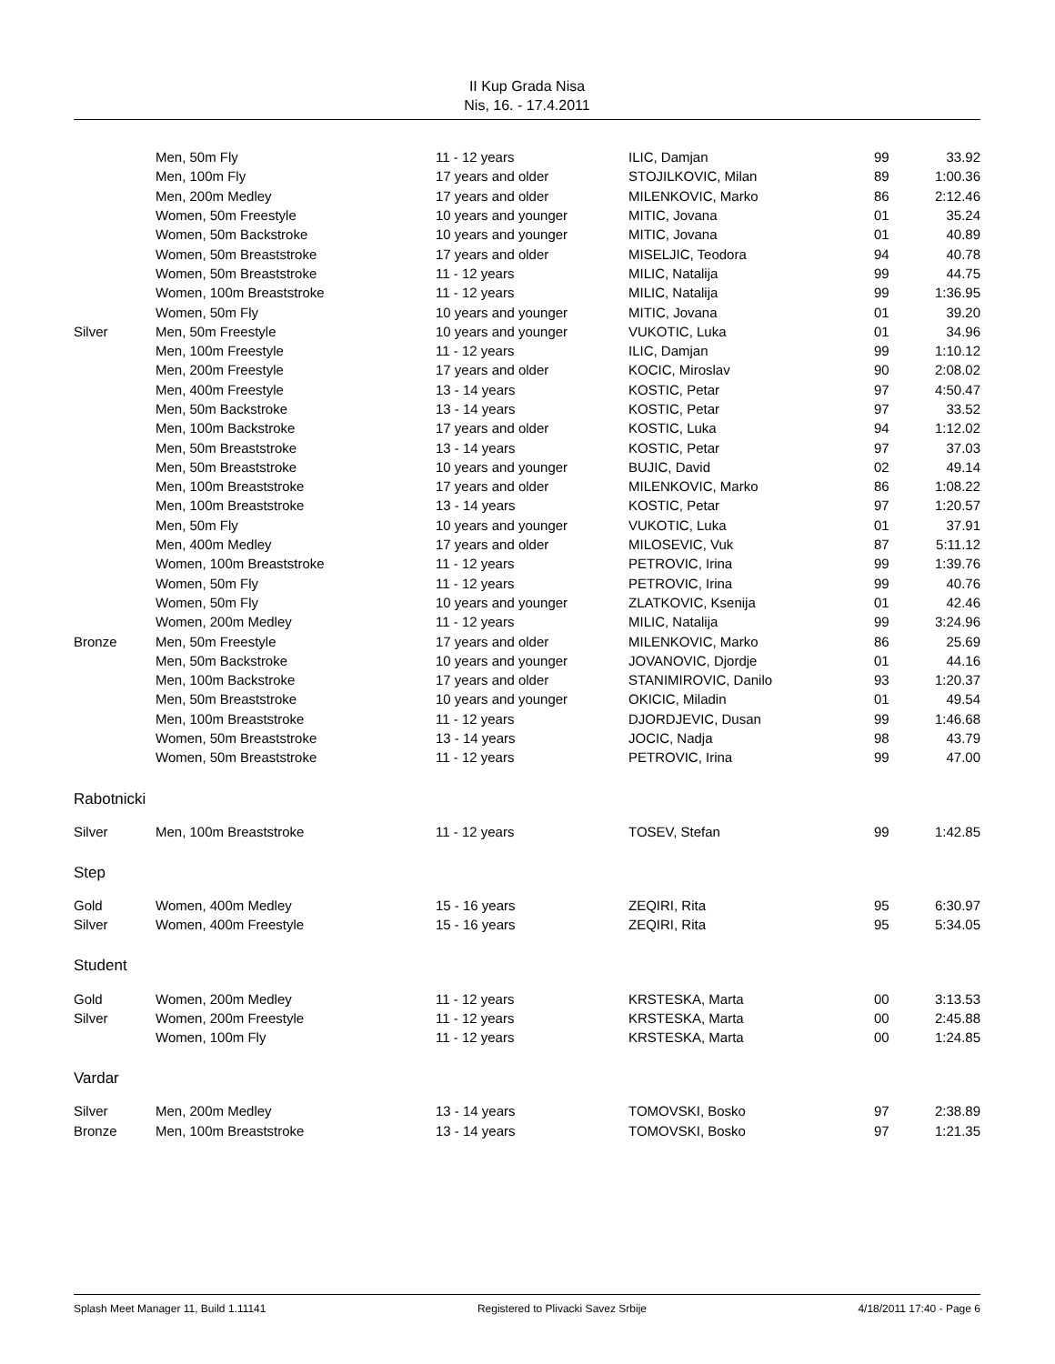II Kup Grada Nisa
Nis, 16. - 17.4.2011
| | Men, 50m Fly | 11 - 12 years | ILIC, Damjan | 99 | 33.92 |
| | Men, 100m Fly | 17 years and older | STOJILKOVIC, Milan | 89 | 1:00.36 |
| | Men, 200m Medley | 17 years and older | MILENKOVIC, Marko | 86 | 2:12.46 |
| | Women, 50m Freestyle | 10 years and younger | MITIC, Jovana | 01 | 35.24 |
| | Women, 50m Backstroke | 10 years and younger | MITIC, Jovana | 01 | 40.89 |
| | Women, 50m Breaststroke | 17 years and older | MISELJIC, Teodora | 94 | 40.78 |
| | Women, 50m Breaststroke | 11 - 12 years | MILIC, Natalija | 99 | 44.75 |
| | Women, 100m Breaststroke | 11 - 12 years | MILIC, Natalija | 99 | 1:36.95 |
| | Women, 50m Fly | 10 years and younger | MITIC, Jovana | 01 | 39.20 |
| Silver | Men, 50m Freestyle | 10 years and younger | VUKOTIC, Luka | 01 | 34.96 |
| | Men, 100m Freestyle | 11 - 12 years | ILIC, Damjan | 99 | 1:10.12 |
| | Men, 200m Freestyle | 17 years and older | KOCIC, Miroslav | 90 | 2:08.02 |
| | Men, 400m Freestyle | 13 - 14 years | KOSTIC, Petar | 97 | 4:50.47 |
| | Men, 50m Backstroke | 13 - 14 years | KOSTIC, Petar | 97 | 33.52 |
| | Men, 100m Backstroke | 17 years and older | KOSTIC, Luka | 94 | 1:12.02 |
| | Men, 50m Breaststroke | 13 - 14 years | KOSTIC, Petar | 97 | 37.03 |
| | Men, 50m Breaststroke | 10 years and younger | BUJIC, David | 02 | 49.14 |
| | Men, 100m Breaststroke | 17 years and older | MILENKOVIC, Marko | 86 | 1:08.22 |
| | Men, 100m Breaststroke | 13 - 14 years | KOSTIC, Petar | 97 | 1:20.57 |
| | Men, 50m Fly | 10 years and younger | VUKOTIC, Luka | 01 | 37.91 |
| | Men, 400m Medley | 17 years and older | MILOSEVIC, Vuk | 87 | 5:11.12 |
| | Women, 100m Breaststroke | 11 - 12 years | PETROVIC, Irina | 99 | 1:39.76 |
| | Women, 50m Fly | 11 - 12 years | PETROVIC, Irina | 99 | 40.76 |
| | Women, 50m Fly | 10 years and younger | ZLATKOVIC, Ksenija | 01 | 42.46 |
| | Women, 200m Medley | 11 - 12 years | MILIC, Natalija | 99 | 3:24.96 |
| Bronze | Men, 50m Freestyle | 17 years and older | MILENKOVIC, Marko | 86 | 25.69 |
| | Men, 50m Backstroke | 10 years and younger | JOVANOVIC, Djordje | 01 | 44.16 |
| | Men, 100m Backstroke | 17 years and older | STANIMIROVIC, Danilo | 93 | 1:20.37 |
| | Men, 50m Breaststroke | 10 years and younger | OKICIC, Miladin | 01 | 49.54 |
| | Men, 100m Breaststroke | 11 - 12 years | DJORDJEVIC, Dusan | 99 | 1:46.68 |
| | Women, 50m Breaststroke | 13 - 14 years | JOCIC, Nadja | 98 | 43.79 |
| | Women, 50m Breaststroke | 11 - 12 years | PETROVIC, Irina | 99 | 47.00 |
| Rabotnicki | | | | | |
| Silver | Men, 100m Breaststroke | 11 - 12 years | TOSEV, Stefan | 99 | 1:42.85 |
| Step | | | | | |
| Gold | Women, 400m Medley | 15 - 16 years | ZEQIRI, Rita | 95 | 6:30.97 |
| Silver | Women, 400m Freestyle | 15 - 16 years | ZEQIRI, Rita | 95 | 5:34.05 |
| Student | | | | | |
| Gold | Women, 200m Medley | 11 - 12 years | KRSTESKA, Marta | 00 | 3:13.53 |
| Silver | Women, 200m Freestyle | 11 - 12 years | KRSTESKA, Marta | 00 | 2:45.88 |
| | Women, 100m Fly | 11 - 12 years | KRSTESKA, Marta | 00 | 1:24.85 |
| Vardar | | | | | |
| Silver | Men, 200m Medley | 13 - 14 years | TOMOVSKI, Bosko | 97 | 2:38.89 |
| Bronze | Men, 100m Breaststroke | 13 - 14 years | TOMOVSKI, Bosko | 97 | 1:21.35 |
Splash Meet Manager 11, Build 1.11141 Registered to Plivacki Savez Srbije 4/18/2011 17:40 - Page 6